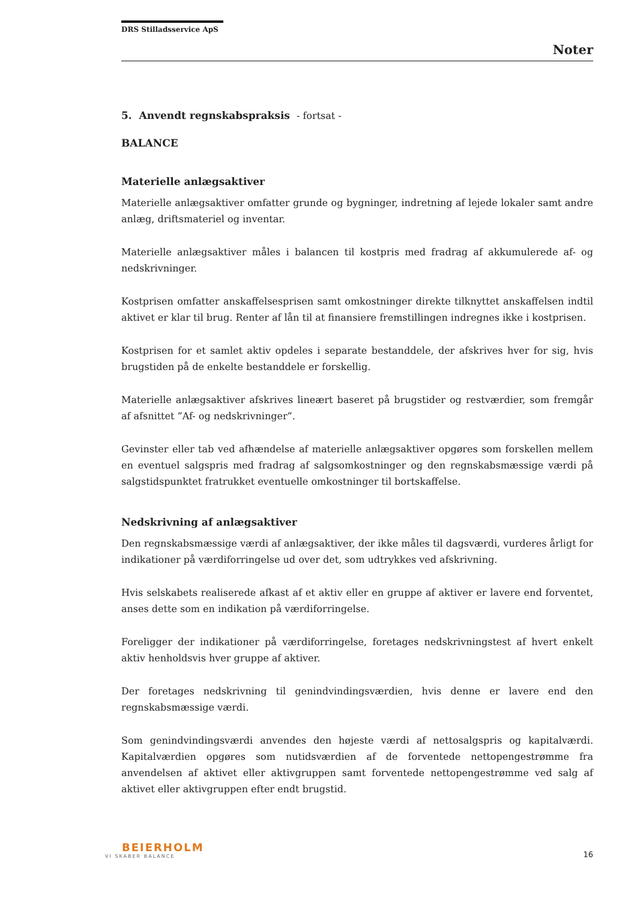DRS Stilladsservice ApS
Noter
5. Anvendt regnskabspraksis - fortsat -
BALANCE
Materielle anlægsaktiver
Materielle anlægsaktiver omfatter grunde og bygninger, indretning af lejede lokaler samt andre anlæg, driftsmateriel og inventar.
Materielle anlægsaktiver måles i balancen til kostpris med fradrag af akkumulerede af- og nedskrivninger.
Kostprisen omfatter anskaffelsesprisen samt omkostninger direkte tilknyttet anskaffelsen indtil aktivet er klar til brug. Renter af lån til at finansiere fremstillingen indregnes ikke i kostprisen.
Kostprisen for et samlet aktiv opdeles i separate bestanddele, der afskrives hver for sig, hvis brugstiden på de enkelte bestanddele er forskellig.
Materielle anlægsaktiver afskrives lineært baseret på brugstider og restværdier, som fremgår af afsnittet ”Af- og nedskrivninger”.
Gevinster eller tab ved afhændelse af materielle anlægsaktiver opgøres som forskellen mellem en eventuel salgspris med fradrag af salgsomkostninger og den regnskabsmæssige værdi på salgstidspunktet fratrukket eventuelle omkostninger til bortskaffelse.
Nedskrivning af anlægsaktiver
Den regnskabsmæssige værdi af anlægsaktiver, der ikke måles til dagsværdi, vurderes årligt for indikationer på værdiforringelse ud over det, som udtrykkes ved afskrivning.
Hvis selskabets realiserede afkast af et aktiv eller en gruppe af aktiver er lavere end forventet, anses dette som en indikation på værdiforringelse.
Foreligger der indikationer på værdiforringelse, foretages nedskrivningstest af hvert enkelt aktiv henholdsvis hver gruppe af aktiver.
Der foretages nedskrivning til genindvindingsværdien, hvis denne er lavere end den regnskabsmæssige værdi.
Som genindvindingsværdi anvendes den højeste værdi af nettosalgspris og kapitalværdi. Kapitalværdien opgøres som nutidsværdien af de forventede nettopengestrømme fra anvendelsen af aktivet eller aktivgruppen samt forventede nettopengestrømme ved salg af aktivet eller aktivgruppen efter endt brugstid.
BEIERHOLM
VI SKABER BALANCE
16